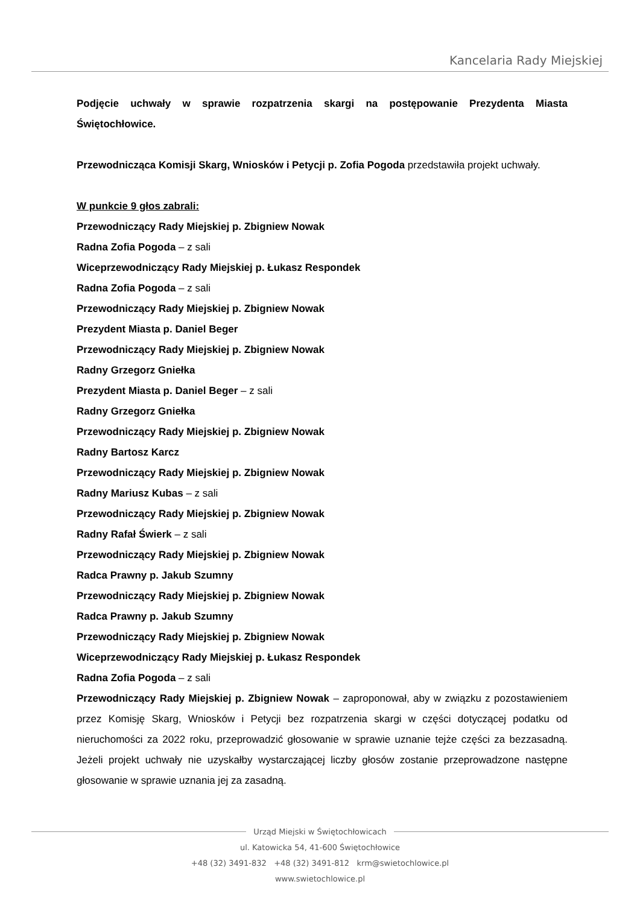Kancelaria Rady Miejskiej
Podjęcie uchwały w sprawie rozpatrzenia skargi na postępowanie Prezydenta Miasta Świętochłowice.
Przewodnicząca Komisji Skarg, Wniosków i Petycji p. Zofia Pogoda przedstawiła projekt uchwały.
W punkcie 9 głos zabrali:
Przewodniczący Rady Miejskiej p. Zbigniew Nowak
Radna Zofia Pogoda – z sali
Wiceprzewodniczący Rady Miejskiej p. Łukasz Respondek
Radna Zofia Pogoda – z sali
Przewodniczący Rady Miejskiej p. Zbigniew Nowak
Prezydent Miasta p. Daniel Beger
Przewodniczący Rady Miejskiej p. Zbigniew Nowak
Radny Grzegorz Gniełka
Prezydent Miasta p. Daniel Beger – z sali
Radny Grzegorz Gniełka
Przewodniczący Rady Miejskiej p. Zbigniew Nowak
Radny Bartosz Karcz
Przewodniczący Rady Miejskiej p. Zbigniew Nowak
Radny Mariusz Kubas – z sali
Przewodniczący Rady Miejskiej p. Zbigniew Nowak
Radny Rafał Świerk – z sali
Przewodniczący Rady Miejskiej p. Zbigniew Nowak
Radca Prawny p. Jakub Szumny
Przewodniczący Rady Miejskiej p. Zbigniew Nowak
Radca Prawny p. Jakub Szumny
Przewodniczący Rady Miejskiej p. Zbigniew Nowak
Wiceprzewodniczący Rady Miejskiej p. Łukasz Respondek
Radna Zofia Pogoda – z sali
Przewodniczący Rady Miejskiej p. Zbigniew Nowak – zaproponował, aby w związku z pozostawieniem przez Komisję Skarg, Wniosków i Petycji bez rozpatrzenia skargi w części dotyczącej podatku od nieruchomości za 2022 roku, przeprowadzić głosowanie w sprawie uznanie tejże części za bezzasadną. Jeżeli projekt uchwały nie uzyskałby wystarczającej liczby głosów zostanie przeprowadzone następne głosowanie w sprawie uznania jej za zasadną.
Urząd Miejski w Świętochłowicach
ul. Katowicka 54, 41-600 Świętochłowice
+48 (32) 3491-832 +48 (32) 3491-812 krm@swietochlowice.pl
www.swietochlowice.pl